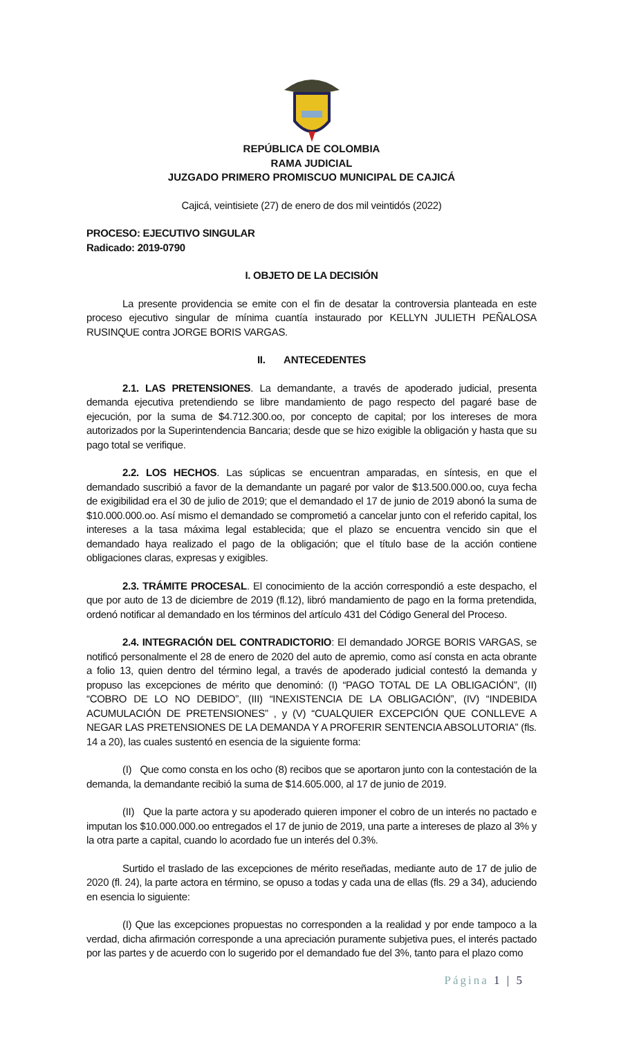REPÚBLICA DE COLOMBIA
RAMA JUDICIAL
JUZGADO PRIMERO PROMISCUO MUNICIPAL DE CAJICÁ
Cajicá, veintisiete (27) de enero de dos mil veintidós (2022)
PROCESO: EJECUTIVO SINGULAR
Radicado: 2019-0790
I. OBJETO DE LA DECISIÓN
La presente providencia se emite con el fin de desatar la controversia planteada en este proceso ejecutivo singular de mínima cuantía instaurado por KELLYN JULIETH PEÑALOSA RUSINQUE contra JORGE BORIS VARGAS.
II. ANTECEDENTES
2.1. LAS PRETENSIONES. La demandante, a través de apoderado judicial, presenta demanda ejecutiva pretendiendo se libre mandamiento de pago respecto del pagaré base de ejecución, por la suma de $4.712.300.oo, por concepto de capital; por los intereses de mora autorizados por la Superintendencia Bancaria; desde que se hizo exigible la obligación y hasta que su pago total se verifique.
2.2. LOS HECHOS. Las súplicas se encuentran amparadas, en síntesis, en que el demandado suscribió a favor de la demandante un pagaré por valor de $13.500.000.oo, cuya fecha de exigibilidad era el 30 de julio de 2019; que el demandado el 17 de junio de 2019 abonó la suma de $10.000.000.oo. Así mismo el demandado se comprometió a cancelar junto con el referido capital, los intereses a la tasa máxima legal establecida; que el plazo se encuentra vencido sin que el demandado haya realizado el pago de la obligación; que el título base de la acción contiene obligaciones claras, expresas y exigibles.
2.3. TRÁMITE PROCESAL. El conocimiento de la acción correspondió a este despacho, el que por auto de 13 de diciembre de 2019 (fl.12), libró mandamiento de pago en la forma pretendida, ordenó notificar al demandado en los términos del artículo 431 del Código General del Proceso.
2.4. INTEGRACIÓN DEL CONTRADICTORIO: El demandado JORGE BORIS VARGAS, se notificó personalmente el 28 de enero de 2020 del auto de apremio, como así consta en acta obrante a folio 13, quien dentro del término legal, a través de apoderado judicial contestó la demanda y propuso las excepciones de mérito que denominó: (I) “PAGO TOTAL DE LA OBLIGACIÓN”, (II) “COBRO DE LO NO DEBIDO”, (III) “INEXISTENCIA DE LA OBLIGACIÓN”, (IV) “INDEBIDA ACUMULACIÓN DE PRETENSIONES” , y (V) “CUALQUIER EXCEPCIÓN QUE CONLLEVE A NEGAR LAS PRETENSIONES DE LA DEMANDA Y A PROFERIR SENTENCIA ABSOLUTORIA” (fls. 14 a 20), las cuales sustentó en esencia de la siguiente forma:
(I) Que como consta en los ocho (8) recibos que se aportaron junto con la contestación de la demanda, la demandante recibió la suma de $14.605.000, al 17 de junio de 2019.
(II) Que la parte actora y su apoderado quieren imponer el cobro de un interés no pactado e imputan los $10.000.000.oo entregados el 17 de junio de 2019, una parte a intereses de plazo al 3% y la otra parte a capital, cuando lo acordado fue un interés del 0.3%.
Surtido el traslado de las excepciones de mérito reseñadas, mediante auto de 17 de julio de 2020 (fl. 24), la parte actora en término, se opuso a todas y cada una de ellas (fls. 29 a 34), aduciendo en esencia lo siguiente:
(I) Que las excepciones propuestas no corresponden a la realidad y por ende tampoco a la verdad, dicha afirmación corresponde a una apreciación puramente subjetiva pues, el interés pactado por las partes y de acuerdo con lo sugerido por el demandado fue del 3%, tanto para el plazo como
Página 1 | 5